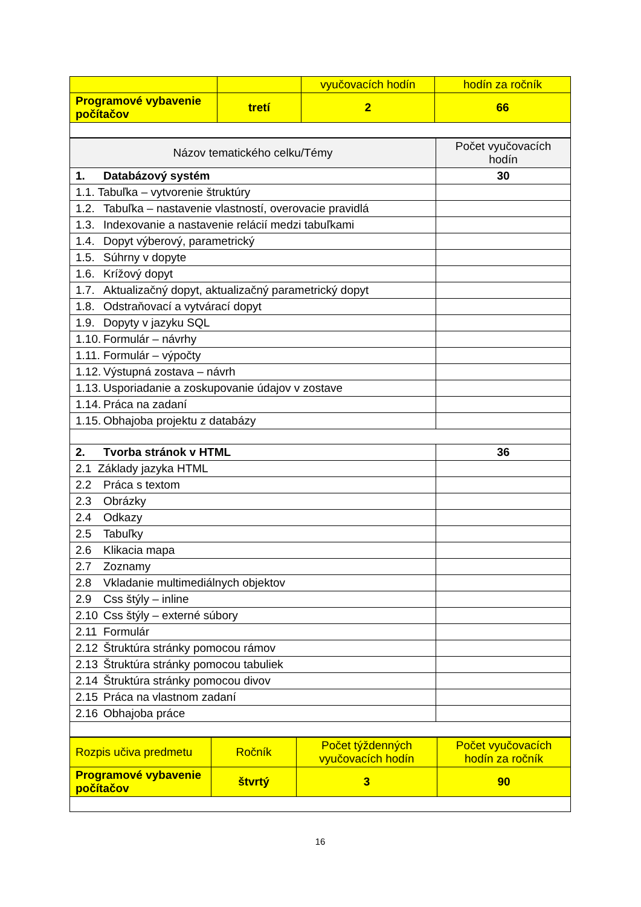| | | vyučovacích hodín | hodín za ročník |
| Programové vybavenie počítačov | tretí | 2 | 66 |
| Názov tematického celku/Témy | Počet vyučovacích hodín |
| --- | --- |
| 1. Databázový systém | 30 |
| 1.1. Tabuľka – vytvorenie štruktúry | |
| 1.2. Tabuľka – nastavenie vlastností, overovacie pravidlá | |
| 1.3. Indexovanie a nastavenie relácií medzi tabuľkami | |
| 1.4. Dopyt výberový, parametrický | |
| 1.5. Súhrny v dopyte | |
| 1.6. Krížový dopyt | |
| 1.7. Aktualizačný dopyt, aktualizačný parametrický dopyt | |
| 1.8. Odstraňovací a vytvárací dopyt | |
| 1.9. Dopyty v jazyku SQL | |
| 1.10. Formulár – návrhy | |
| 1.11. Formulár – výpočty | |
| 1.12. Výstupná zostava – návrh | |
| 1.13. Usporiadanie a zoskupovanie údajov v zostave | |
| 1.14. Práca na zadaní | |
| 1.15. Obhajoba projektu z databázy | |
| 2. Tvorba stránok v HTML | 36 |
| 2.1 Základy jazyka HTML | |
| 2.2 Práca s textom | |
| 2.3 Obrázky | |
| 2.4 Odkazy | |
| 2.5 Tabuľky | |
| 2.6 Klikacia mapa | |
| 2.7 Zoznamy | |
| 2.8 Vkladanie multimediálnych objektov | |
| 2.9 Css štýly – inline | |
| 2.10 Css štýly – externé súbory | |
| 2.11 Formulár | |
| 2.12 Štruktúra stránky pomocou rámov | |
| 2.13 Štruktúra stránky pomocou tabuliek | |
| 2.14 Štruktúra stránky pomocou divov | |
| 2.15 Práca na vlastnom zadaní | |
| 2.16 Obhajoba práce | |
| Rozpis učiva predmetu | Ročník | Počet týždenných vyučovacích hodín | Počet vyučovacích hodín za ročník |
| Programové vybavenie počítačov | štvrtý | 3 | 90 |
16